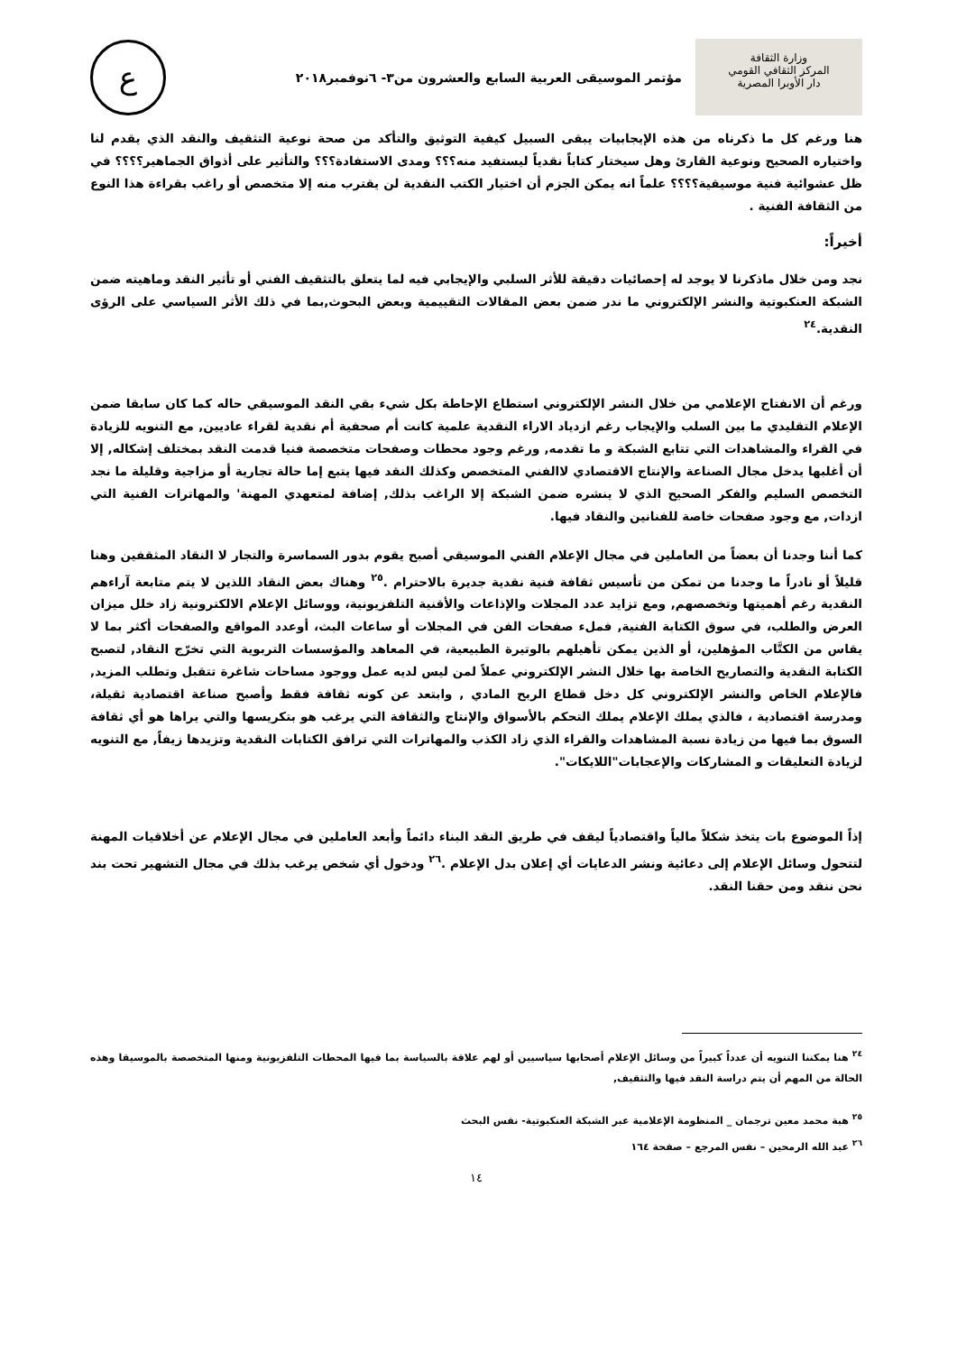وزارة الثقافة
المركز الثقافي القومي
دار الأوبرا المصرية
مؤتمر الموسيقى العربية السابع والعشرون من٣- ٦نوفمبر٢٠١٨
ع
هنا ورغم كل ما ذكرناه من هذه الإيجابيات يبقى السبيل كيفية التوثيق والتأكد من صحة نوعية التثقيف والنقد الذي يقدم لنا واختياره الصحيح ونوعية القارئ وهل سيختار كتاباً نقدياً ليستفيد منه؟؟؟ ومدى الاستفادة؟؟؟ والتأثير على أذواق الجماهير؟؟؟؟ في ظل عشوائية فنية موسيقية؟؟؟؟ علماً انه يمكن الجزم أن اختيار الكتب النقدية لن يقترب منه إلا متخصص أو راغب بقراءة هذا النوع من الثقافة الفنية .
أخيراً:
نجد ومن خلال ماذكرنا لا يوجد له إحصائيات دقيقة للأثر السلبي والإيجابي فيه لما يتعلق بالتثقيف الفني أو تأثير النقد وماهيته ضمن الشبكة العنكبوتية والنشر الإلكتروني ما ندر ضمن بعض المقالات التقييمية وبعض البحوث,بما في ذلك الأثر السياسي على الرؤى النقدية.<sup>٢٤</sup>
ورغم أن الانفتاح الإعلامي من خلال النشر الإلكتروني استطاع الإحاطة بكل شيء بقي النقد الموسيقي حاله كما كان سابقا ضمن الإعلام التقليدي ما بين السلب والإيجاب رغم ازدياد الاراء النقدية علمية كانت أم صحفية أم نقدية لقراء عاديين, مع التنويه للزيادة في القراء والمشاهدات التي تتابع الشبكة و ما تقدمه, ورغم وجود محطات وصفحات متخصصة فنيا قدمت النقد بمختلف إشكاله, إلا أن أغلبها يدخل مجال الصناعة والإنتاج الاقتصادي لاالفني المتخصص وكذلك النقد فيها يتبع إما حالة تجارية أو مزاجية وقليلة ما نجد التخصص السليم والفكر الصحيح الذي لا ينشره ضمن الشبكة إلا الراغب بذلك, إضافة لمتعهدي المهنة' والمهاترات الفنية التي ازدات, مع وجود صفحات خاصة للفنانين والنقاد فيها.
كما أننا وجدنا أن بعضاً من العاملين في مجال الإعلام الفني الموسيقي أصبح يقوم بدور السماسرة والتجار لا النقاد المثقفين وهنا قليلاً أو نادراً ما وجدنا من تمكن من تأسيس ثقافة فنية نقدية جديرة بالاحترام .<sup>٢٥</sup> وهناك بعض النقاد اللذين لا يتم متابعة آراءهم النقدية رغم أهميتها وتخصصهم, ومع تزايد عدد المجلات والإذاعات والأقنية التلفزيونية، ووسائل الإعلام الالكترونية زاد خلل ميزان العرض والطلب، في سوق الكتابة الفنية, فملء صفحات الفن في المجلات أو ساعات البث، أوعدد المواقع والصفحات أكثر بما لا يقاس من الكتَّاب المؤهلين، أو الذين يمكن تأهيلهم بالوتيرة الطبيعية، في المعاهد والمؤسسات التربوية التي تخرّج النقاد, لتصبح الكتابة النقدية والتصاريح الخاصة بها خلال النشر الإلكتروني عملاً لمن ليس لديه عمل ووجود مساحات شاغرة تتقبل وتطلب المزيد, فالإعلام الخاص والنشر الإلكتروني كل دخل قطاع الربح المادي , وابتعد عن كونه ثقافة فقط وأصبح صناعة اقتصادية ثقيلة، ومدرسة اقتصادية ، فالذي يملك الإعلام يملك التحكم بالأسواق والإنتاج والثقافة التي يرغب هو بتكريسها والتي يراها هو أي ثقافة السوق بما فيها من زيادة نسبة المشاهدات والقراء الذي زاد الكذب والمهاترات التي ترافق الكتابات النقدية وتزيدها زيفاً, مع التنويه لزيادة التعليقات و المشاركات والإعجابات"اللايكات".
إذاً الموضوع بات يتخذ شكلاً مالياً واقتصادياً ليقف في طريق النقد البناء دائماً وأبعد العاملين في مجال الإعلام عن أخلاقيات المهنة لتتحول وسائل الإعلام إلى دعائية ونشر الدعايات أي إعلان بدل الإعلام .<sup>٢٦</sup> ودخول أي شخص يرغب بذلك في مجال التشهير تحت بند نحن ننقد ومن حقنا النقد.
<sup>٢٤</sup> هنا يمكننا التنويه أن عدداً كبيراً من وسائل الإعلام أصحابها سياسيين أو لهم علاقة بالسياسة بما فيها المحطات التلفزيونية ومنها المتخصصة بالموسيقا وهذه الحالة من المهم أن يتم دراسة النقد فيها والتثقيف,
<sup>٢٥</sup> هبة محمد معين ترجمان _ المنظومة الإعلامية عبر الشبكة العنكبوتية- نفس البحث
<sup>٢٦</sup> عبد الله الرمحين – نفس المرجع – صفحة ١٦٤
١٤